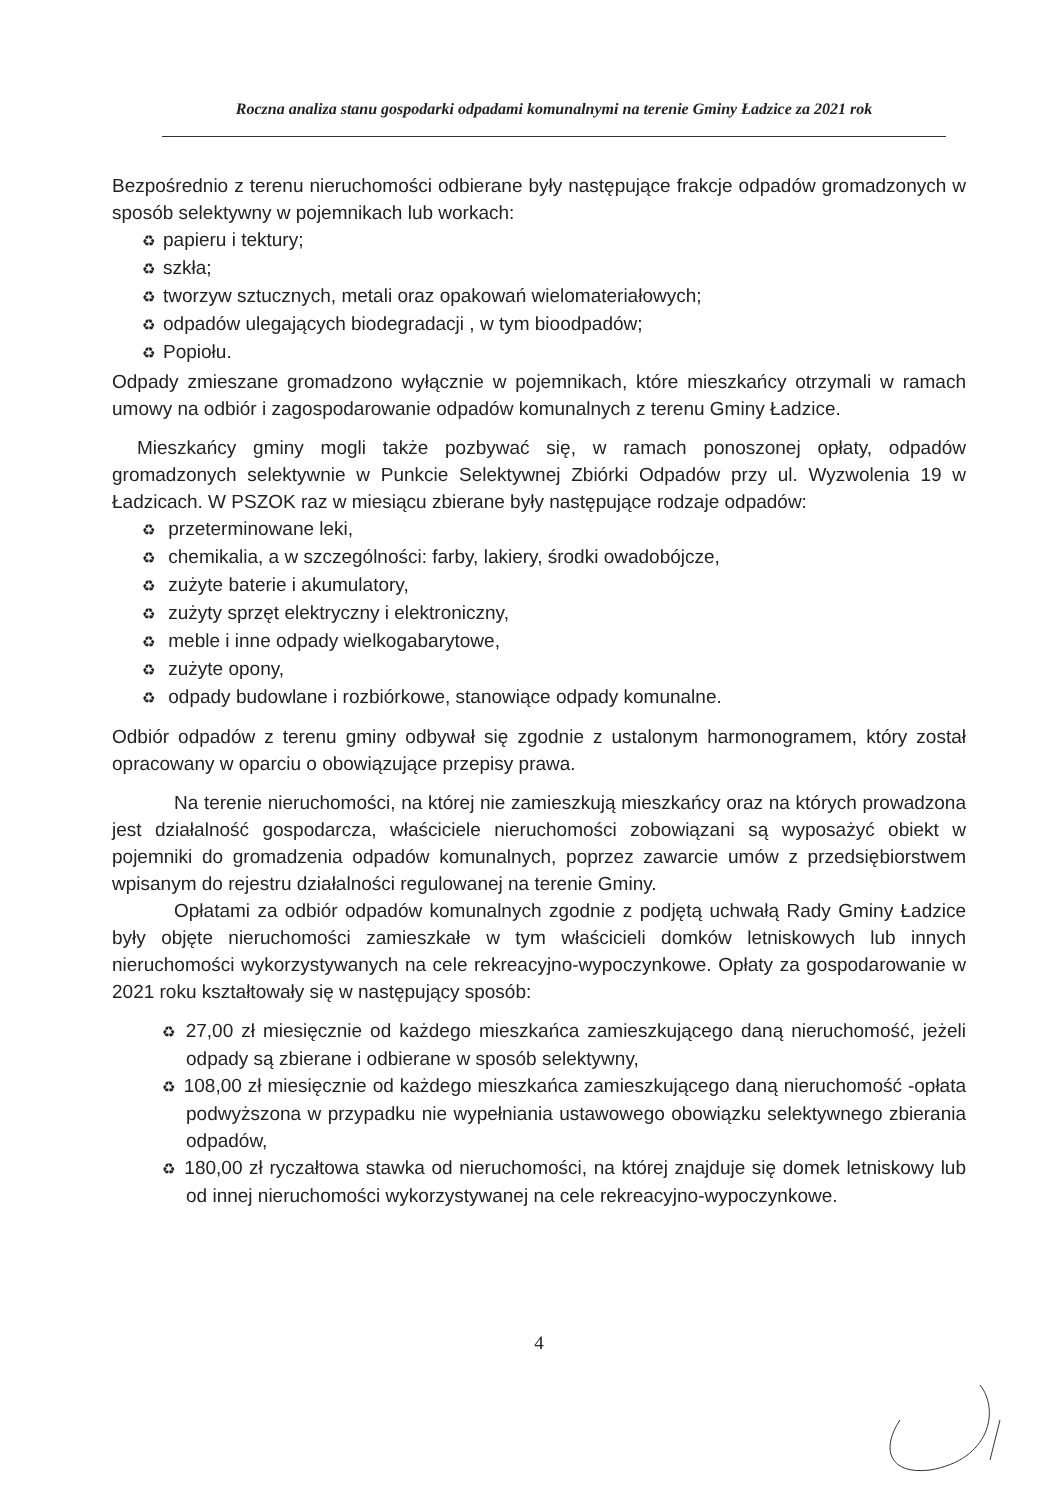Roczna analiza stanu gospodarki odpadami komunalnymi na terenie Gminy Ładzice za 2021 rok
Bezpośrednio z terenu nieruchomości odbierane były następujące frakcje odpadów gromadzonych w sposób selektywny w pojemnikach lub workach:
♻ papieru i tektury;
♻ szkła;
♻ tworzyw sztucznych, metali oraz opakowań wielomateriałowych;
♻ odpadów ulegających biodegradacji , w tym bioodpadów;
♻ Popiołu.
Odpady zmieszane gromadzono wyłącznie w pojemnikach, które mieszkańcy otrzymali w ramach umowy na odbiór i zagospodarowanie odpadów komunalnych z terenu Gminy Ładzice.
Mieszkańcy gminy mogli także pozbywać się, w ramach ponoszonej opłaty, odpadów gromadzonych selektywnie w Punkcie Selektywnej Zbiórki Odpadów przy ul. Wyzwolenia 19 w Ładzicach. W PSZOK raz w miesiącu zbierane były następujące rodzaje odpadów:
♻ przeterminowane leki,
♻ chemikalia, a w szczególności: farby, lakiery, środki owadobójcze,
♻ zużyte baterie i akumulatory,
♻ zużyty sprzęt elektryczny i elektroniczny,
♻ meble i inne odpady wielkogabarytowe,
♻ zużyte opony,
♻ odpady budowlane i rozbiórkowe, stanowiące odpady komunalne.
Odbiór odpadów z terenu gminy odbywał się zgodnie z ustalonym harmonogramem, który został opracowany w oparciu o obowiązujące przepisy prawa.
Na terenie nieruchomości, na której nie zamieszkują mieszkańcy oraz na których prowadzona jest działalność gospodarcza, właściciele nieruchomości zobowiązani są wyposażyć obiekt w pojemniki do gromadzenia odpadów komunalnych, poprzez zawarcie umów z przedsiębiorstwem wpisanym do rejestru działalności regulowanej na terenie Gminy.
Opłatami za odbiór odpadów komunalnych zgodnie z podjętą uchwałą Rady Gminy Ładzice były objęte nieruchomości zamieszkałe w tym właścicieli domków letniskowych lub innych nieruchomości wykorzystywanych na cele rekreacyjno-wypoczynkowe. Opłaty za gospodarowanie w 2021 roku kształtowały się w następujący sposób:
♻ 27,00 zł miesięcznie od każdego mieszkańca zamieszkującego daną nieruchomość, jeżeli odpady są zbierane i odbierane w sposób selektywny,
♻ 108,00 zł miesięcznie od każdego mieszkańca zamieszkującego daną nieruchomość -opłata podwyższona w przypadku nie wypełniania ustawowego obowiązku selektywnego zbierania odpadów,
♻ 180,00 zł ryczałtowa stawka od nieruchomości, na której znajduje się domek letniskowy lub od innej nieruchomości wykorzystywanej na cele rekreacyjno-wypoczynkowe.
4